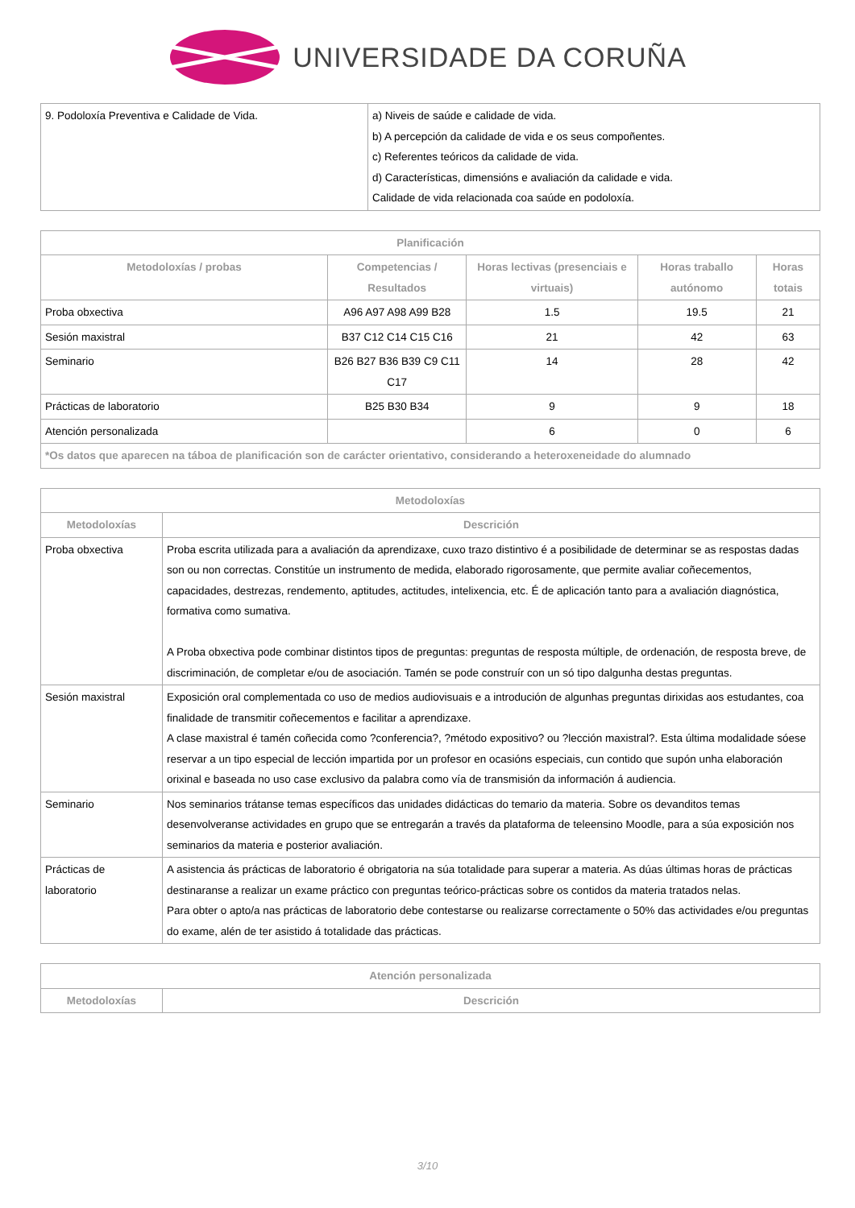UNIVERSIDADE DA CORUÑA
| 9. Podoloxía Preventiva e Calidade de Vida. | a) Niveis de saúde e calidade de vida. b) A percepción da calidade de vida e os seus compoñentes. c) Referentes teóricos da calidade de vida. d) Características, dimensións e avaliación da calidade e vida. Calidade de vida relacionada coa saúde en podoloxía. |
| Planificación | | | | |
| --- | --- | --- | --- | --- |
| Metodoloxías / probas | Competencias / Resultados | Horas lectivas (presenciais e virtuais) | Horas traballo autónomo | Horas totais |
| Proba obxectiva | A96 A97 A98 A99 B28 | 1.5 | 19.5 | 21 |
| Sesión maxistral | B37 C12 C14 C15 C16 | 21 | 42 | 63 |
| Seminario | B26 B27 B36 B39 C9 C11 C17 | 14 | 28 | 42 |
| Prácticas de laboratorio | B25 B30 B34 | 9 | 9 | 18 |
| Atención personalizada | | 6 | 0 | 6 |
| *Os datos que aparecen na táboa de planificación son de carácter orientativo, considerando a heteroxeneidade do alumnado | | | | |
| Metodoloxías | |
| --- | --- |
| Metodoloxías | Descrición |
| Proba obxectiva | Proba escrita utilizada para a avaliación da aprendizaxe, cuxo trazo distintivo é a posibilidade de determinar se as respostas dadas son ou non correctas. Constitúe un instrumento de medida, elaborado rigorosamente, que permite avaliar coñecementos, capacidades, destrezas, rendemento, aptitudes, actitudes, intelixencia, etc. É de aplicación tanto para a avaliación diagnóstica, formativa como sumativa. A Proba obxectiva pode combinar distintos tipos de preguntas: preguntas de resposta múltiple, de ordenación, de resposta breve, de discriminación, de completar e/ou de asociación. Tamén se pode construír con un só tipo dalgunha destas preguntas. |
| Sesión maxistral | Exposición oral complementada co uso de medios audiovisuais e a introdución de algunhas preguntas dirixidas aos estudantes, coa finalidade de transmitir coñecementos e facilitar a aprendizaxe. A clase maxistral é tamén coñecida como ?conferencia?, ?método expositivo? ou ?lección maxistral?. Esta última modalidade sóese reservar a un tipo especial de lección impartida por un profesor en ocasións especiais, cun contido que supón unha elaboración orixinal e baseada no uso case exclusivo da palabra como vía de transmisión da información á audiencia. |
| Seminario | Nos seminarios trátanse temas específicos das unidades didácticas do temario da materia. Sobre os devanditos temas desenvolveranse actividades en grupo que se entregarán a través da plataforma de teleensino Moodle, para a súa exposición nos seminarios da materia e posterior avaliación. |
| Prácticas de laboratorio | A asistencia ás prácticas de laboratorio é obrigatoria na súa totalidade para superar a materia. As dúas últimas horas de prácticas destinaranse a realizar un exame práctico con preguntas teórico-prácticas sobre os contidos da materia tratados nelas. Para obter o apto/a nas prácticas de laboratorio debe contestarse ou realizarse correctamente o 50% das actividades e/ou preguntas do exame, alén de ter asistido á totalidade das prácticas. |
| Atención personalizada | |
| --- | --- |
| Metodoloxías | Descrición |
3/10